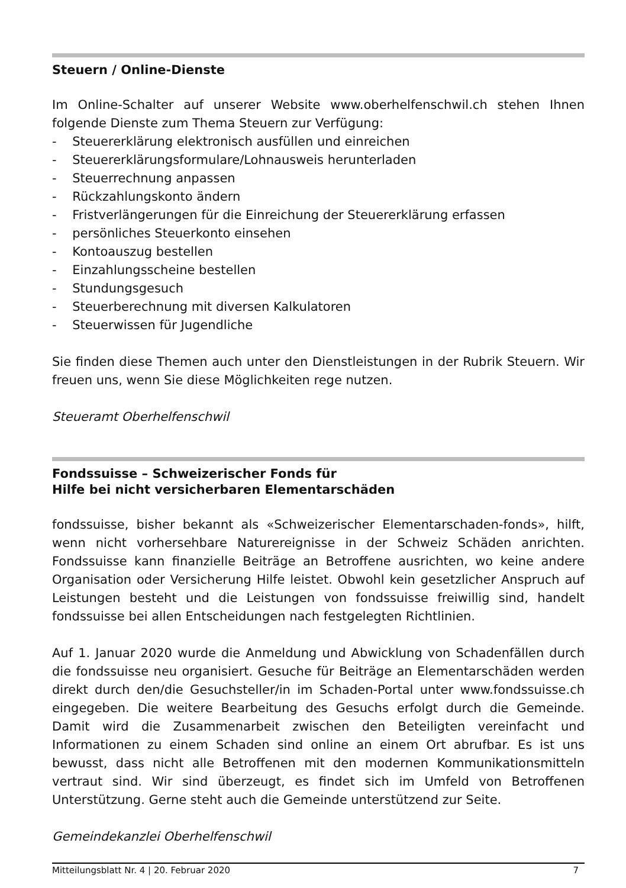Steuern / Online-Dienste
Im Online-Schalter auf unserer Website www.oberhelfenschwil.ch stehen Ihnen folgende Dienste zum Thema Steuern zur Verfügung:
- Steuererklärung elektronisch ausfüllen und einreichen
- Steuererklärungsformulare/Lohnausweis herunterladen
- Steuerrechnung anpassen
- Rückzahlungskonto ändern
- Fristverlängerungen für die Einreichung der Steuererklärung erfassen
- persönliches Steuerkonto einsehen
- Kontoauszug bestellen
- Einzahlungsscheine bestellen
- Stundungsgesuch
- Steuerberechnung mit diversen Kalkulatoren
- Steuerwissen für Jugendliche
Sie finden diese Themen auch unter den Dienstleistungen in der Rubrik Steuern. Wir freuen uns, wenn Sie diese Möglichkeiten rege nutzen.
Steueramt Oberhelfenschwil
Fondssuisse – Schweizerischer Fonds für
Hilfe bei nicht versicherbaren Elementarschäden
fondssuisse, bisher bekannt als «Schweizerischer Elementarschaden-fonds», hilft, wenn nicht vorhersehbare Naturereignisse in der Schweiz Schäden anrichten. Fondssuisse kann finanzielle Beiträge an Betroffene ausrichten, wo keine andere Organisation oder Versicherung Hilfe leistet. Obwohl kein gesetzlicher Anspruch auf Leistungen besteht und die Leistungen von fondssuisse freiwillig sind, handelt fondssuisse bei allen Entscheidungen nach festgelegten Richtlinien.
Auf 1. Januar 2020 wurde die Anmeldung und Abwicklung von Schadenfällen durch die fondssuisse neu organisiert. Gesuche für Beiträge an Elementarschäden werden direkt durch den/die Gesuchsteller/in im Schaden-Portal unter www.fondssuisse.ch eingegeben. Die weitere Bearbeitung des Gesuchs erfolgt durch die Gemeinde. Damit wird die Zusammenarbeit zwischen den Beteiligten vereinfacht und Informationen zu einem Schaden sind online an einem Ort abrufbar. Es ist uns bewusst, dass nicht alle Betroffenen mit den modernen Kommunikationsmitteln vertraut sind. Wir sind überzeugt, es findet sich im Umfeld von Betroffenen Unterstützung. Gerne steht auch die Gemeinde unterstützend zur Seite.
Gemeindekanzlei Oberhelfenschwil
Mitteilungsblatt Nr. 4 | 20. Februar 2020 7